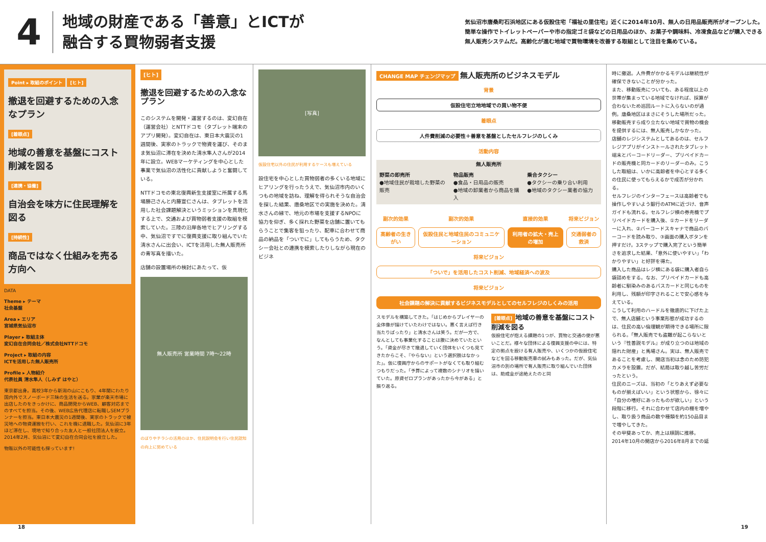4
地域の財産である「善意」とICTが
融合する買物弱者支援
気仙沼市唐桑町石浜地区にある仮設住宅「福祉の里住宅」近くに2014年10月、無人の日用品販売所がオープンした。簡単な操作でトイレットペーパーや市の指定ゴミ袋などの日用品のほか、お菓子や調味料、冷凍食品などが購入できる無人販売システムだ。高齢化が進む地域で買物環境を改善する取組として注目を集めている。
Point ▸ 取組のポイント
[ヒト]
撤退を回避するための入念なプラン
[着眼点]
地域の善意を基盤にコスト削減を図る
[連携・協働]
自治会を味方に住民理解を図る
[持続性]
商品ではなく仕組みを売る方向へ
DATA
Theme ▸ テーマ
社会基盤
Area ▸ エリア
宮城県気仙沼市
Player ▸ 取組主体
変幻自在合同会社／株式会社NTTドコモ
Project ▸ 取組の内容
ICTを活用した無人販売所
Profile ▸ 人物紹介
代表社員 清水隼人（しみず はやと）
東京都出身。高校3年から新潟の山にこもり、4年間にわたり国内外でスノーボード三昧の生活を送る。家業が楽天市場に出店したのをきっかけに、商品開発からWEB、顧客対応までのすべてを担当。その後、WEB広告代理店に転職しSEMプランナーを担当。東日本大震災の1週間後、実家のトラックで被災地への物資運搬を行い、これを機に退職した。気仙沼に3年ほど滞在し、現地で知り合った友人と一般社団法人を設立。2014年2月、気仙沼にて変幻自在合同会社を設立した。
物販以外の可能性も探っています!
[ヒト]
撤退を回避するための入念なプラン
このシステムを開発・運営するのは、変幻自在（運営会社）とNTTドコモ（タブレット端末のアプリ開発）。変幻自在は、東日本大震災の1週間後、実家のトラックで物資を運び、そのまま気仙沼に滞在を決めた清水隼人さんが2014年に設立。WEBマーケティングを中心とした事業で気仙沼の活性化に貢献しようと奮闘している。
NTTドコモの東北復興新生支援室に所属する馬場勝己さんと内藤宣仁さんは、タブレットを活用した社会課題解決というミッションを具現化する上で、交通および買物弱者支援の取組を模索していた。三陸の沿岸各地でヒアリングする中、気仙沼ですでに復興支援に取り組んでいた清水さんに出会い、ICTを活用した無人販売所の青写真を描いた。
店舗の設置場所の検討にあたって、仮
無人販売所 営業時間 7時～22時
のぼりやチラシの活用のほか、住民説明会を行い住民認知の向上に努めている
[写真]
仮設住宅以外の住民が利用するケースも増えている
設住宅を中心とした買物弱者の多くいる地域にヒアリングを行ったうえで、気仙沼市内のいくつもの地域を訪ね、理解を得られそうな自治会を探した結果、唐桑地区での実施を決めた。清水さんの縁で、地元の市場を支援するNPOに協力を仰ぎ、多く採れた野菜を店舗に置いてもらうことで集客を狙ったり、配車に合わせて商品の納品を「ついでに」してもらうため、タクシー会社との連携を模索したりしながら現在のビジネ
CHANGE MAP チェンジマップ 無人販売所のビジネスモデル
背景
仮設住宅立地地域での買い物不便
着眼点
人件費削減の必要性＋善意を基盤としたセルフレジのしくみ
活動内容
無人販売所
野菜の即売所
●地域住民が栽培した野菜の販売
物品販売
●食品・日用品の販売
●地域の卸業者から商品を購入
乗合タクシー
●タクシーの乗り合い利用
●地域のタクシー業者の協力
副次的効果
高齢者の生きがい
副次的効果
仮設住民と地域住民のコミュニケーション
直接的効果
利用者の拡大・売上の増加
将来ビジョン
交通弱者の救済
将来ビジョン
「ついで」を活用したコスト削減、地域経済への波及
将来ビジョン
社会課題の解決に貢献するビジネスモデルとしてのセルフレジのしくみの活用
スモデルを構築してきた。「はじめからプレイヤーの全体像が描けていたわけではない。悪く言えば行き当たりばったり」と清水さんは笑う。だが一方で、なんとしても事業化することは腹に決めていたという。「資金が尽きて撤退していく団体をいくつも見てきたからこそ、『やらない』という選択肢はなかった」。仮に復興庁からのサポートがなくても取り組むつもりだった。「予算によって複数のシナリオを描いていた。原資ゼロプランがあったから今がある」と振り返る。
[着眼点] 地域の善意を基盤にコスト削減を図る
仮設住宅が抱える課題の1つが、買物と交通の便が悪いことだ。様々な団体による復興支援の中には、特定の拠点を設ける有人販売や、いくつかの仮設住宅などを回る移動販売車の試みもあった。だが、気仙沼市の別の場所で有人販売に取り組んでいた団体は、助成金が途絶えたのと同
時に撤退。人件費がかかるモデルは継続性が確保できないことが分かった。
また、移動販売についても、ある程度以上の世帯が集まっている地域でなければ、採算が合わないため巡回ルートに入らないのが通例。唐桑地区はまさにそうした場所だった。移動販売すら成り立たない地域で買物の機会を提供するには、無人販売しかなかった。
店舗のレジシステムとしてあるのは、セルフレジアプリがインストールされたタブレット端末とバーコードリーダー、プリペイドカードの販売機と同カードのリーダーのみ。こうした取組は、いかに高齢者を中心とする多くの住民に使ってもらえるかで成否が分かれる。
セルフレジのインターフェースは高齢者でも操作しやすいよう銀行のATMに近づけ、音声ガイドも流れる。セルフレジ横の券売機でプリペイドカードを購入後、①カードをリーダーに入れ、②バーコードスキャナで商品のバーコードを読み取り、③画面の購入ボタンを押すだけ。3ステップで購入完了という簡単さを追求した結果、「意外に使いやすい」「わかりやすい」と好評を得た。
購入した商品はレジ横にある袋に購入者自ら袋詰めをする。なお、プリペイドカードも高齢者に馴染みのあるバスカードと同じものを利用し、残額が印字されることで安心感を与えている。
こうして利用のハードルを徹底的に下げた上で、無人店舗という事業形態が成功するのは、住民の高い倫理観が期待できる場所に限られる。「無人販売でも盗難が起こらないという『性善説モデル』が成り立つのは地域の隠れた財産」と馬場さん。実は、無人販売であることを考慮し、開店当初は念のため防犯カメラを設置。だが、結局は取り越し苦労だったという。
住民のニーズは、当初の「とりあえず必要なものが揃えばいい」という状態から、徐々に「自分の嗜好にあったものが欲しい」という段階に移行。それに合わせて店内の棚を増やし、取り扱う商品の数や種類を約150品目まで増やしてきた。
その甲斐あってか、売上は順調に推移。2014年10月の開店から2016年8月までの延
18 19